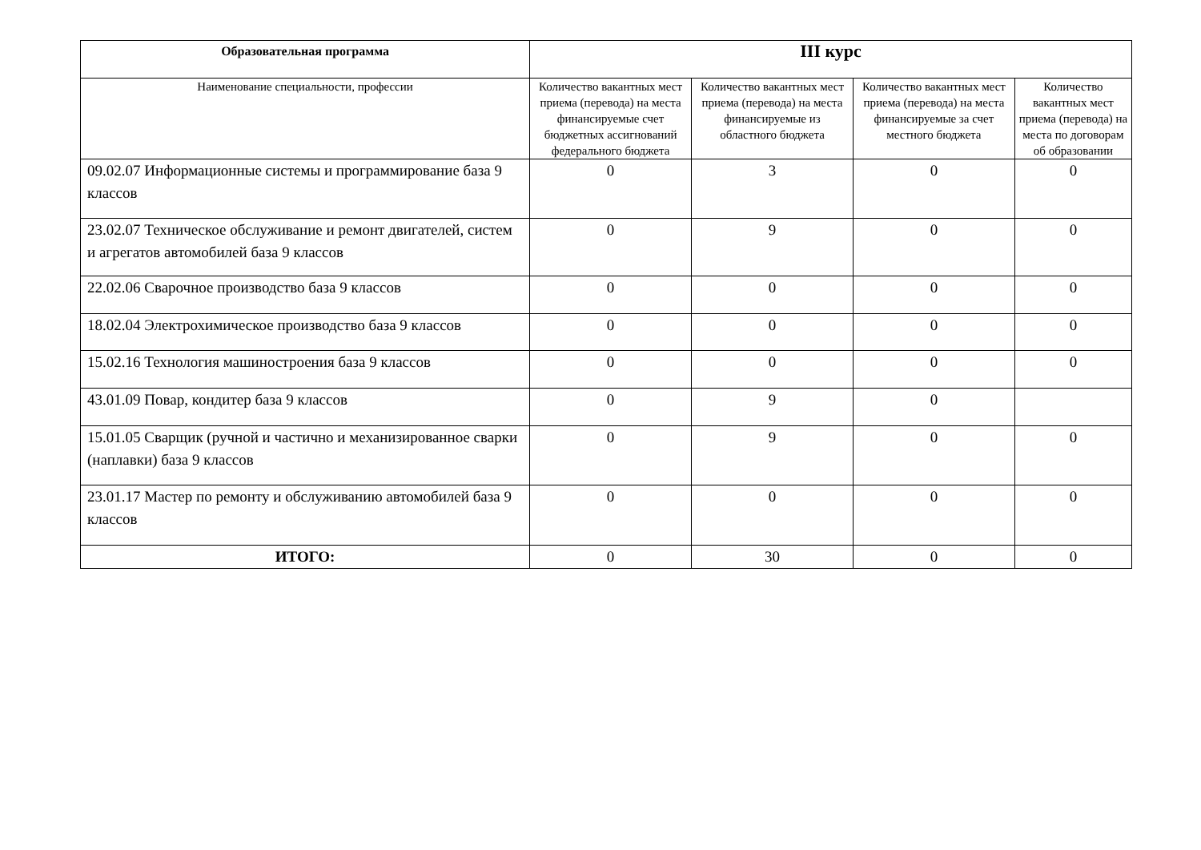| Образовательная программа | III курс | | | |
| --- | --- | --- | --- | --- |
| Наименование специальности, профессии | Количество вакантных мест приема (перевода) на места финансируемые счет бюджетных ассигнований федерального бюджета | Количество вакантных мест приема (перевода) на места финансируемые из областного бюджета | Количество вакантных мест приема (перевода) на места финансируемые за счет местного бюджета | Количество вакантных мест приема (перевода) на места по договорам об образовании |
| 09.02.07 Информационные системы и программирование база 9 классов | 0 | 3 | 0 | 0 |
| 23.02.07 Техническое обслуживание и ремонт двигателей, систем и агрегатов автомобилей база 9 классов | 0 | 9 | 0 | 0 |
| 22.02.06 Сварочное производство база 9 классов | 0 | 0 | 0 | 0 |
| 18.02.04 Электрохимическое производство база 9 классов | 0 | 0 | 0 | 0 |
| 15.02.16 Технология машиностроения база 9 классов | 0 | 0 | 0 | 0 |
| 43.01.09 Повар, кондитер база 9 классов | 0 | 9 | 0 | |
| 15.01.05 Сварщик (ручной и частично и механизированное сварки (наплавки) база 9 классов | 0 | 9 | 0 | 0 |
| 23.01.17 Мастер по ремонту и обслуживанию автомобилей база 9 классов | 0 | 0 | 0 | 0 |
| ИТОГО: | 0 | 30 | 0 | 0 |